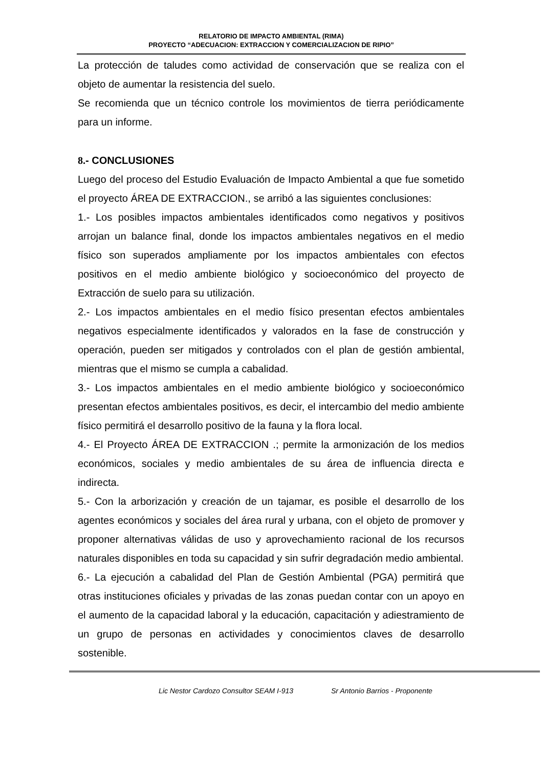RELATORIO DE IMPACTO AMBIENTAL (RIMA)
PROYECTO “ADECUACION: EXTRACCION Y COMERCIALIZACION DE RIPIO”
La protección de taludes como actividad de conservación que se realiza con el objeto de aumentar la resistencia del suelo.
Se recomienda que un técnico controle los movimientos de tierra periódicamente para un informe.
8.- CONCLUSIONES
Luego del proceso del Estudio Evaluación de Impacto Ambiental a que fue sometido el proyecto ÁREA DE EXTRACCION., se arribó a las siguientes conclusiones:
1.- Los posibles impactos ambientales identificados como negativos y positivos arrojan un balance final, donde los impactos ambientales negativos en el medio físico son superados ampliamente por los impactos ambientales con efectos positivos en el medio ambiente biológico y socioeconómico del proyecto de Extracción de suelo para su utilización.
2.- Los impactos ambientales en el medio físico presentan efectos ambientales negativos especialmente identificados y valorados en la fase de construcción y operación, pueden ser mitigados y controlados con el plan de gestión ambiental, mientras que el mismo se cumpla a cabalidad.
3.- Los impactos ambientales en el medio ambiente biológico y socioeconómico presentan efectos ambientales positivos, es decir, el intercambio del medio ambiente físico permitirá el desarrollo positivo de la fauna y la flora local.
4.- El Proyecto ÁREA DE EXTRACCION .; permite la armonización de los medios económicos, sociales y medio ambientales de su área de influencia directa e indirecta.
5.- Con la arborización y creación de un tajamar, es posible el desarrollo de los agentes económicos y sociales del área rural y urbana, con el objeto de promover y proponer alternativas válidas de uso y aprovechamiento racional de los recursos naturales disponibles en toda su capacidad y sin sufrir degradación medio ambiental.
6.- La ejecución a cabalidad del Plan de Gestión Ambiental (PGA) permitirá que otras instituciones oficiales y privadas de las zonas puedan contar con un apoyo en el aumento de la capacidad laboral y la educación, capacitación y adiestramiento de un grupo de personas en actividades y conocimientos claves de desarrollo sostenible.
Lic Nestor Cardozo Consultor SEAM I-913 Sr Antonio Barrios - Proponente